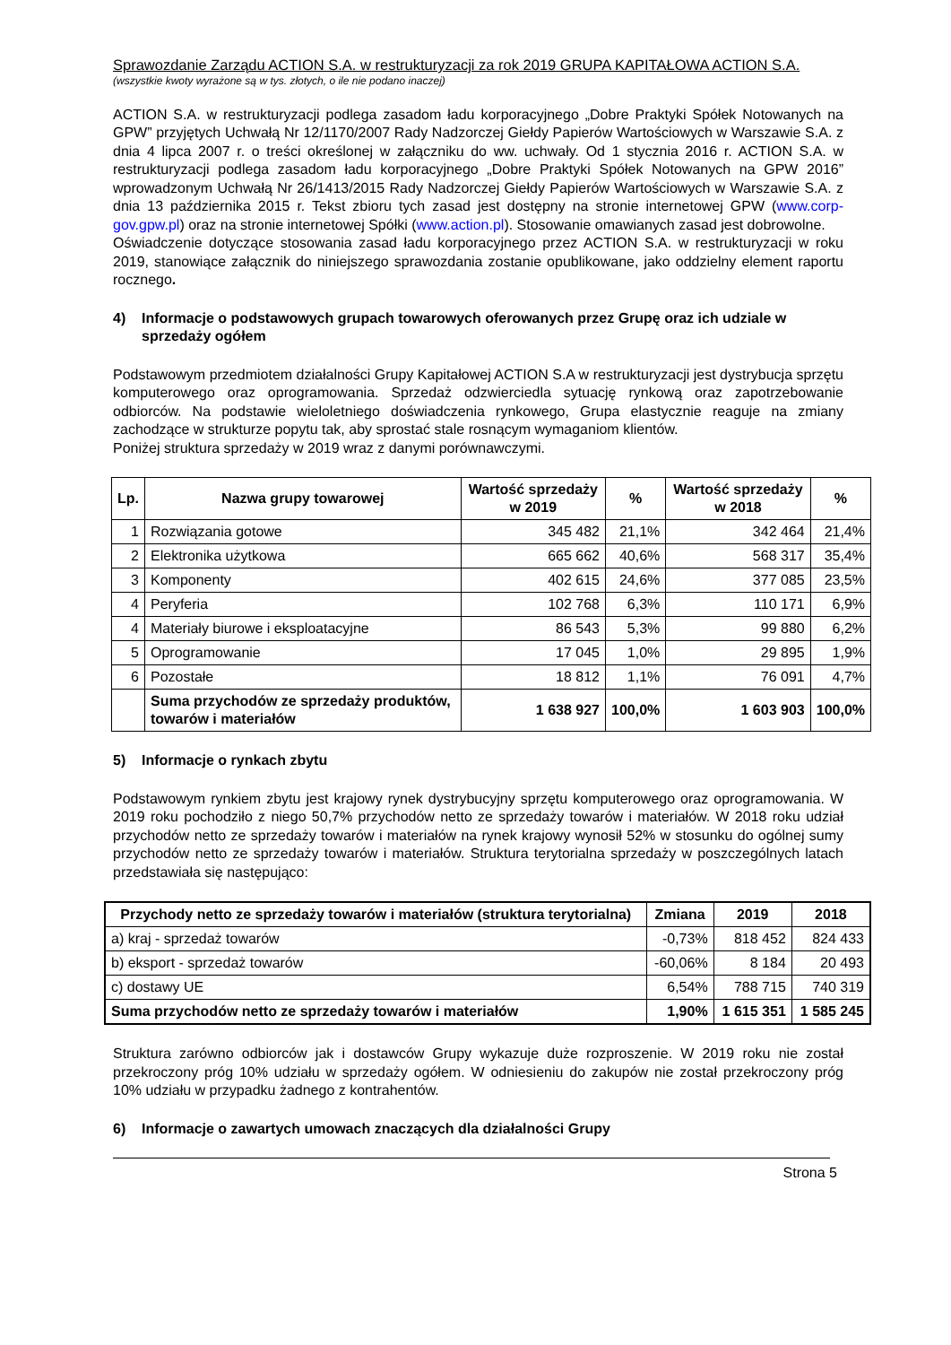Sprawozdanie Zarządu ACTION S.A. w restrukturyzacji za rok 2019 GRUPA KAPITAŁOWA ACTION S.A.
(wszystkie kwoty wyrażone są w tys. złotych, o ile nie podano inaczej)
ACTION S.A. w restrukturyzacji podlega zasadom ładu korporacyjnego „Dobre Praktyki Spółek Notowanych na GPW” przyjętych Uchwałą Nr 12/1170/2007 Rady Nadzorczej Giełdy Papierów Wartościowych w Warszawie S.A. z dnia 4 lipca 2007 r. o treści określonej w załączniku do ww. uchwały. Od 1 stycznia 2016 r. ACTION S.A. w restrukturyzacji podlega zasadom ładu korporacyjnego „Dobre Praktyki Spółek Notowanych na GPW 2016” wprowadzonym Uchwałą Nr 26/1413/2015 Rady Nadzorczej Giełdy Papierów Wartościowych w Warszawie S.A. z dnia 13 października 2015 r. Tekst zbioru tych zasad jest dostępny na stronie internetowej GPW (www.corp-gov.gpw.pl) oraz na stronie internetowej Spółki (www.action.pl). Stosowanie omawianych zasad jest dobrowolne.
Oświadczenie dotyczące stosowania zasad ładu korporacyjnego przez ACTION S.A. w restrukturyzacji w roku 2019, stanowiące załącznik do niniejszego sprawozdania zostanie opublikowane, jako oddzielny element raportu rocznego.
4) Informacje o podstawowych grupach towarowych oferowanych przez Grupę oraz ich udziale w sprzedaży ogółem
Podstawowym przedmiotem działalności Grupy Kapitałowej ACTION S.A w restrukturyzacji jest dystrybucja sprzętu komputerowego oraz oprogramowania. Sprzedaż odzwierciedla sytuację rynkową oraz zapotrzebowanie odbiorców. Na podstawie wieloletniego doświadczenia rynkowego, Grupa elastycznie reaguje na zmiany zachodzące w strukturze popytu tak, aby sprostać stale rosnącym wymaganiom klientów.
Poniżej struktura sprzedaży w 2019 wraz z danymi porównawczymi.
| Lp. | Nazwa grupy towarowej | Wartość sprzedaży w 2019 | % | Wartość sprzedaży w 2018 | % |
| --- | --- | --- | --- | --- | --- |
| 1 | Rozwiązania gotowe | 345 482 | 21,1% | 342 464 | 21,4% |
| 2 | Elektronika użytkowa | 665 662 | 40,6% | 568 317 | 35,4% |
| 3 | Komponenty | 402 615 | 24,6% | 377 085 | 23,5% |
| 4 | Peryferia | 102 768 | 6,3% | 110 171 | 6,9% |
| 4 | Materiały biurowe i eksploatacyjne | 86 543 | 5,3% | 99 880 | 6,2% |
| 5 | Oprogramowanie | 17 045 | 1,0% | 29 895 | 1,9% |
| 6 | Pozostałe | 18 812 | 1,1% | 76 091 | 4,7% |
| | Suma przychodów ze sprzedaży produktów, towarów i materiałów | 1 638 927 | 100,0% | 1 603 903 | 100,0% |
5) Informacje o rynkach zbytu
Podstawowym rynkiem zbytu jest krajowy rynek dystrybucyjny sprzętu komputerowego oraz oprogramowania. W 2019 roku pochodziło z niego 50,7% przychodów netto ze sprzedaży towarów i materiałów. W 2018 roku udział przychodów netto ze sprzedaży towarów i materiałów na rynek krajowy wynosił 52% w stosunku do ogólnej sumy przychodów netto ze sprzedaży towarów i materiałów. Struktura terytorialna sprzedaży w poszczególnych latach przedstawiała się następująco:
| Przychody netto ze sprzedaży towarów i materiałów (struktura terytorialna) | Zmiana | 2019 | 2018 |
| --- | --- | --- | --- |
| a) kraj - sprzedaż towarów | -0,73% | 818 452 | 824 433 |
| b) eksport - sprzedaż towarów | -60,06% | 8 184 | 20 493 |
| c) dostawy UE | 6,54% | 788 715 | 740 319 |
| Suma przychodów netto ze sprzedaży towarów i materiałów | 1,90% | 1 615 351 | 1 585 245 |
Struktura zarówno odbiorców jak i dostawców Grupy wykazuje duże rozproszenie. W 2019 roku nie został przekroczony próg 10% udziału w sprzedaży ogółem. W odniesieniu do zakupów nie został przekroczony próg 10% udziału w przypadku żadnego z kontrahentów.
6) Informacje o zawartych umowach znaczących dla działalności Grupy
Strona 5